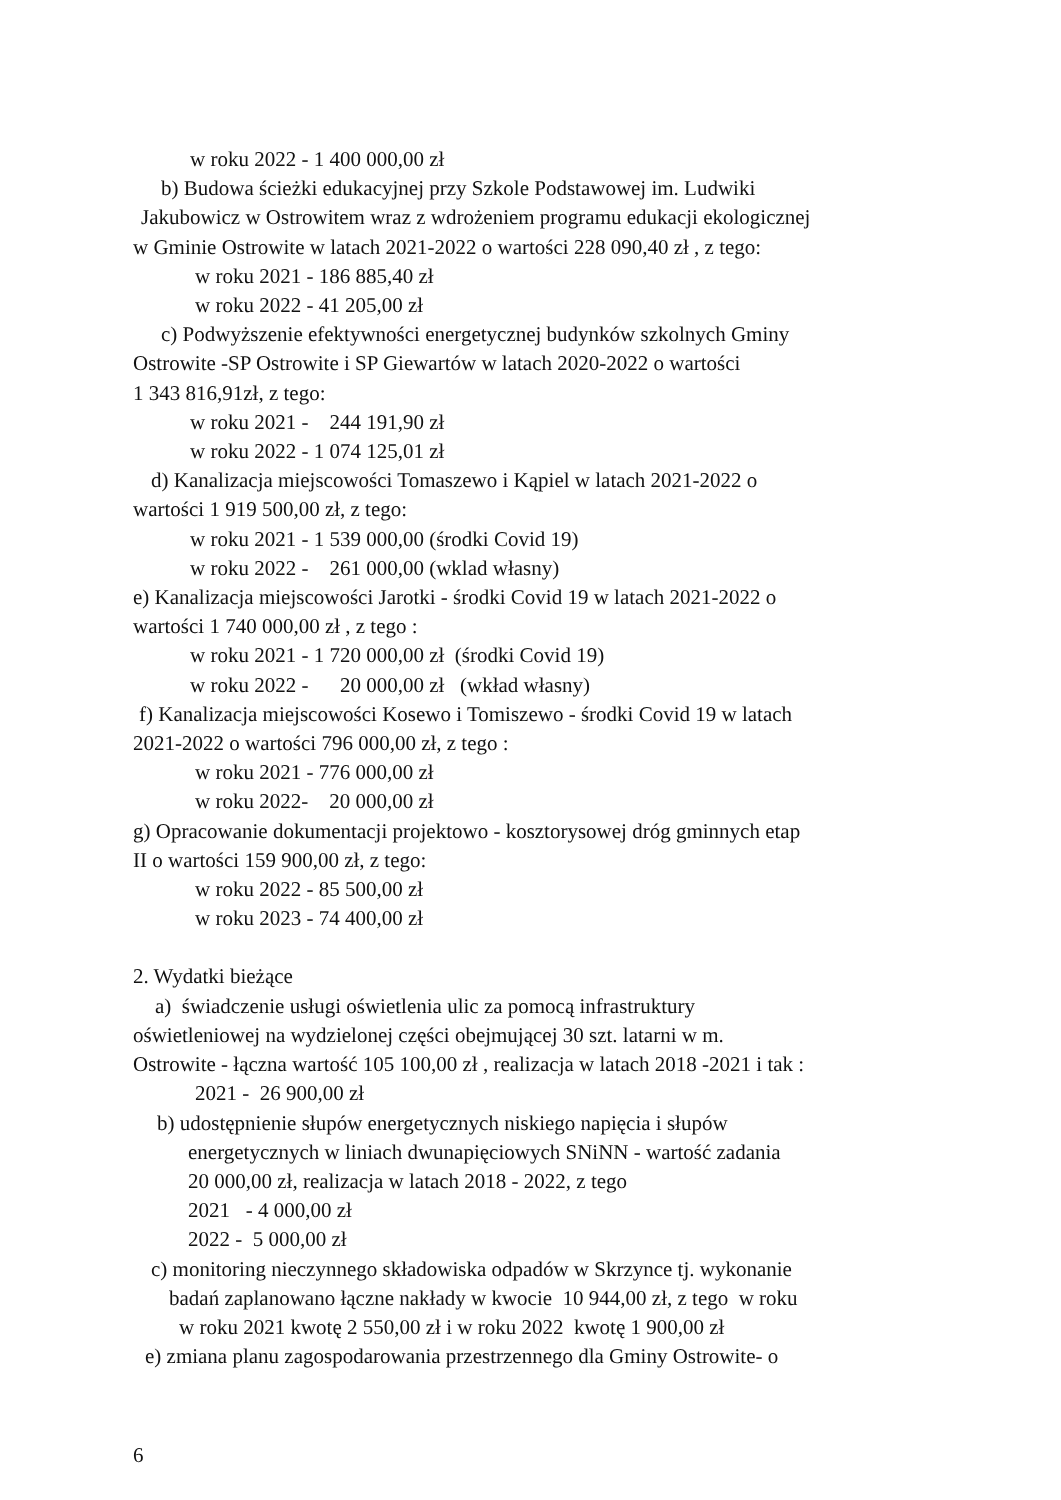w roku 2022 - 1 400 000,00 zł
b) Budowa ścieżki edukacyjnej przy Szkole Podstawowej im. Ludwiki
Jakubowicz w Ostrowitem wraz z wdrożeniem programu edukacji ekologicznej
w Gminie Ostrowite w latach 2021-2022 o wartości 228 090,40 zł , z tego:
w roku 2021 - 186 885,40 zł
w roku 2022 - 41 205,00 zł
c) Podwyższenie efektywności energetycznej budynków szkolnych Gminy
Ostrowite -SP Ostrowite i SP Giewartów w latach 2020-2022 o wartości
1 343 816,91zł, z tego:
w roku 2021 - 244 191,90 zł
w roku 2022 - 1 074 125,01 zł
d) Kanalizacja miejscowości Tomaszewo i Kąpiel w latach 2021-2022 o
wartości 1 919 500,00 zł, z tego:
w roku 2021 - 1 539 000,00 (środki Covid 19)
w roku 2022 - 261 000,00 (wklad własny)
e) Kanalizacja miejscowości Jarotki - środki Covid 19 w latach 2021-2022 o
wartości 1 740 000,00 zł , z tego :
w roku 2021 - 1 720 000,00 zł (środki Covid 19)
w roku 2022 - 20 000,00 zł (wkład własny)
f) Kanalizacja miejscowości Kosewo i Tomiszewo - środki Covid 19 w latach
2021-2022 o wartości 796 000,00 zł, z tego :
w roku 2021 - 776 000,00 zł
w roku 2022- 20 000,00 zł
g) Opracowanie dokumentacji projektowo - kosztorysowej dróg gminnych etap
II o wartości 159 900,00 zł, z tego:
w roku 2022 - 85 500,00 zł
w roku 2023 - 74 400,00 zł
2. Wydatki bieżące
a) świadczenie usługi oświetlenia ulic za pomocą infrastruktury
oświetleniowej na wydzielonej części obejmującej 30 szt. latarni w m.
Ostrowite - łączna wartość 105 100,00 zł , realizacja w latach 2018 -2021 i tak :
2021 - 26 900,00 zł
b) udostępnienie słupów energetycznych niskiego napięcia i słupów
energetycznych w liniach dwunapięciowych SNiNN - wartość zadania
20 000,00 zł, realizacja w latach 2018 - 2022, z tego
2021 - 4 000,00 zł
2022 - 5 000,00 zł
c) monitoring nieczynnego składowiska odpadów w Skrzynce tj. wykonanie
badań zaplanowano łączne nakłady w kwocie 10 944,00 zł, z tego w roku
w roku 2021 kwotę 2 550,00 zł i w roku 2022 kwotę 1 900,00 zł
e) zmiana planu zagospodarowania przestrzennego dla Gminy Ostrowite- o
6